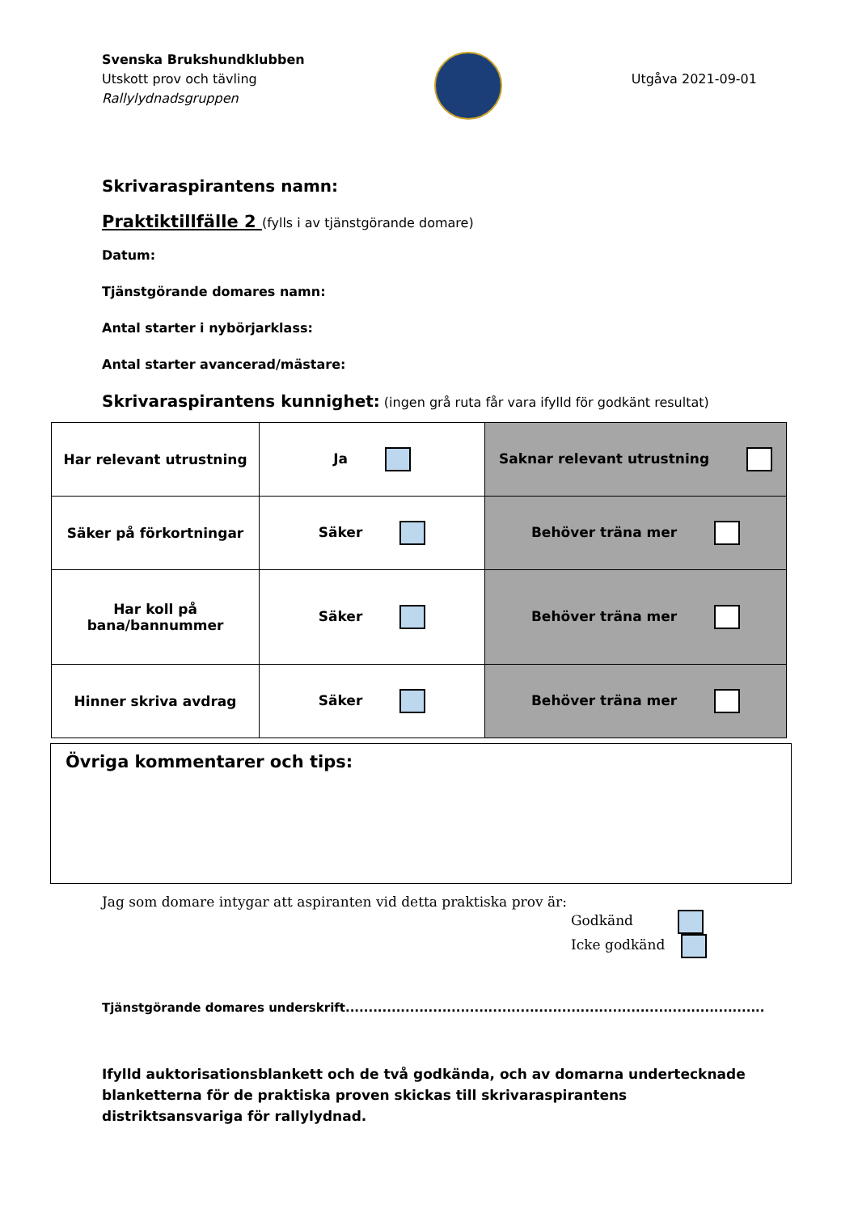Svenska Brukshundklubben
Utskott prov och tävling
Rallylydnadsgruppen
Utgåva 2021-09-01
Skrivaraspirantens namn:
Praktiktillfälle 2 (fylls i av tjänstgörande domare)
Datum:
Tjänstgörande domares namn:
Antal starter i nybörjarklass:
Antal starter avancerad/mästare:
Skrivaraspirantens kunnighet: (ingen grå ruta får vara ifylld för godkänt resultat)
| Har relevant utrustning | Ja | Saknar relevant utrustning |
| Säker på förkortningar | Säker | Behöver träna mer |
| Har koll på bana/bannummer | Säker | Behöver träna mer |
| Hinner skriva avdrag | Säker | Behöver träna mer |
Övriga kommentarer och tips:
Jag som domare intygar att aspiranten vid detta praktiska prov är:
Godkänd
Icke godkänd
Tjänstgörande domares underskrift...........................................................................................
Ifylld auktorisationsblankett och de två godkända, och av domarna undertecknade blanketterna för de praktiska proven skickas till skrivaraspirantens distriktsansvariga för rallylydnad.